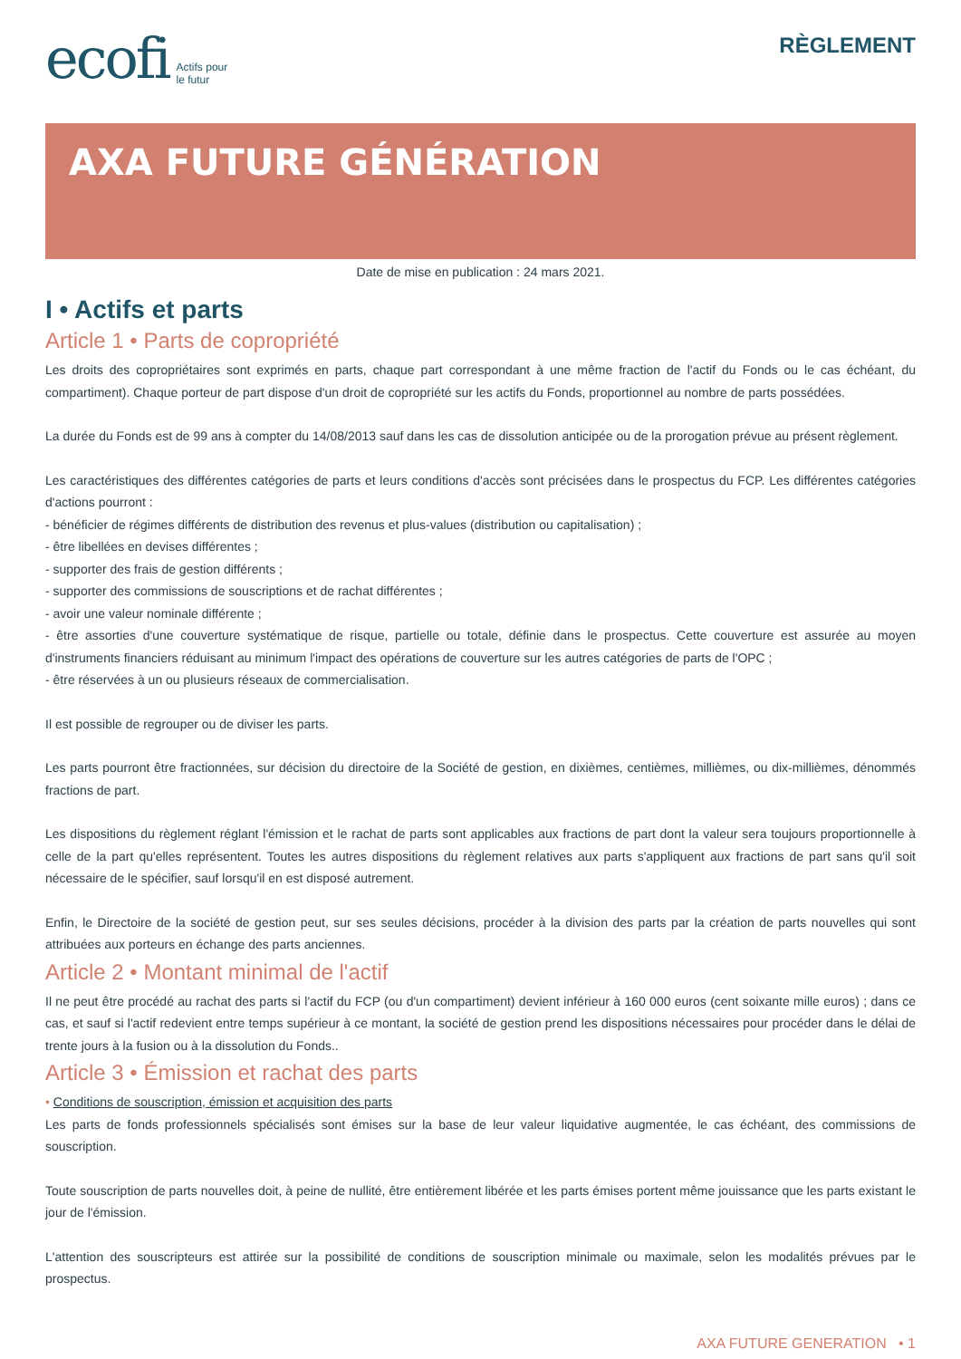ecofi Actifs pour
le futur
RÈGLEMENT
AXA FUTURE GÉNÉRATION
Date de mise en publication : 24 mars 2021.
I • Actifs et parts
Article 1 • Parts de copropriété
Les droits des copropriétaires sont exprimés en parts, chaque part correspondant à une même fraction de l'actif du Fonds ou le cas échéant, du compartiment). Chaque porteur de part dispose d'un droit de copropriété sur les actifs du Fonds, proportionnel au nombre de parts possédées.
La durée du Fonds est de 99 ans à compter du 14/08/2013 sauf dans les cas de dissolution anticipée ou de la prorogation prévue au présent règlement.
Les caractéristiques des différentes catégories de parts et leurs conditions d'accès sont précisées dans le prospectus du FCP. Les différentes catégories d'actions pourront :
- bénéficier de régimes différents de distribution des revenus et plus-values (distribution ou capitalisation) ;
- être libellées en devises différentes ;
- supporter des frais de gestion différents ;
- supporter des commissions de souscriptions et de rachat différentes ;
- avoir une valeur nominale différente ;
- être assorties d'une couverture systématique de risque, partielle ou totale, définie dans le prospectus. Cette couverture est assurée au moyen d'instruments financiers réduisant au minimum l'impact des opérations de couverture sur les autres catégories de parts de l'OPC ;
- être réservées à un ou plusieurs réseaux de commercialisation.
Il est possible de regrouper ou de diviser les parts.
Les parts pourront être fractionnées, sur décision du directoire de la Société de gestion, en dixièmes, centièmes, millièmes, ou dix-millièmes, dénommés fractions de part.
Les dispositions du règlement réglant l'émission et le rachat de parts sont applicables aux fractions de part dont la valeur sera toujours proportionnelle à celle de la part qu'elles représentent. Toutes les autres dispositions du règlement relatives aux parts s'appliquent aux fractions de part sans qu'il soit nécessaire de le spécifier, sauf lorsqu'il en est disposé autrement.
Enfin, le Directoire de la société de gestion peut, sur ses seules décisions, procéder à la division des parts par la création de parts nouvelles qui sont attribuées aux porteurs en échange des parts anciennes.
Article 2 • Montant minimal de l'actif
Il ne peut être procédé au rachat des parts si l'actif du FCP (ou d'un compartiment) devient inférieur à 160 000 euros (cent soixante mille euros) ; dans ce cas, et sauf si l'actif redevient entre temps supérieur à ce montant, la société de gestion prend les dispositions nécessaires pour procéder dans le délai de trente jours à la fusion ou à la dissolution du Fonds..
Article 3 • Émission et rachat des parts
• Conditions de souscription, émission et acquisition des parts
Les parts de fonds professionnels spécialisés sont émises sur la base de leur valeur liquidative augmentée, le cas échéant, des commissions de souscription.
Toute souscription de parts nouvelles doit, à peine de nullité, être entièrement libérée et les parts émises portent même jouissance que les parts existant le jour de l'émission.
L'attention des souscripteurs est attirée sur la possibilité de conditions de souscription minimale ou maximale, selon les modalités prévues par le prospectus.
AXA FUTURE GENERATION • 1